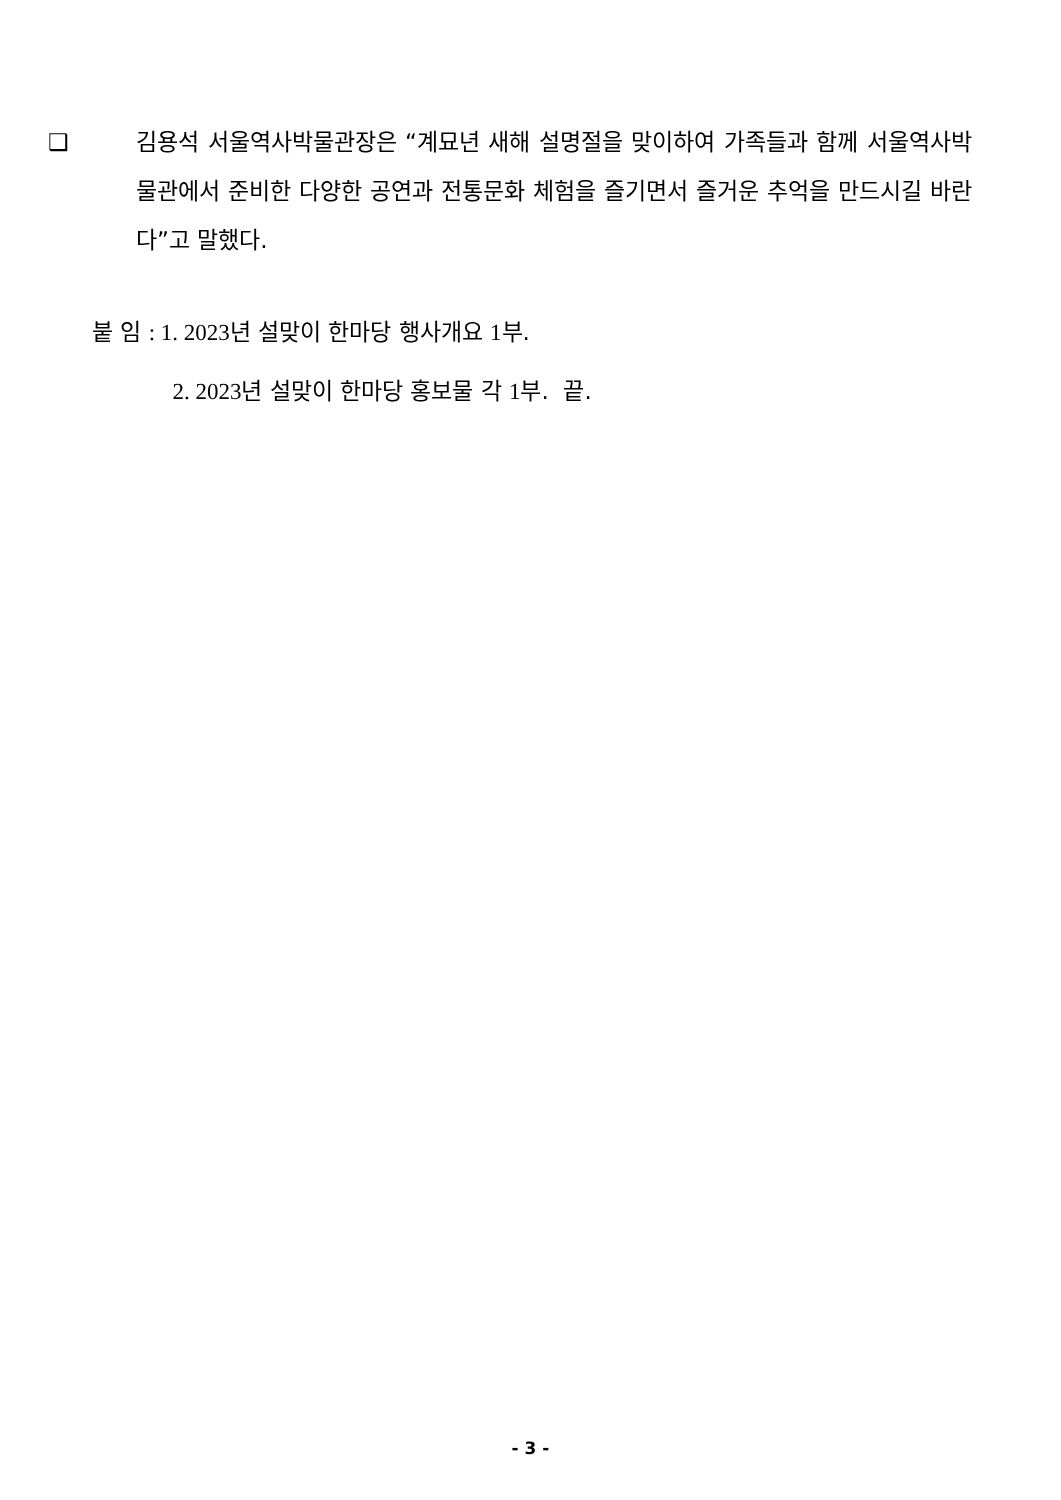❑ 김용석 서울역사박물관장은 “계묘년 새해 설명절을 맞이하여 가족들과 함께 서울역사박물관에서 준비한 다양한 공연과 전통문화 체험을 즐기면서 즐거운 추억을 만드시길 바란다”고 말했다.
붙 임 : 1. 2023년 설맞이 한마당 행사개요 1부.
2. 2023년 설맞이 한마당 홍보물 각 1부. 끝.
- 3 -